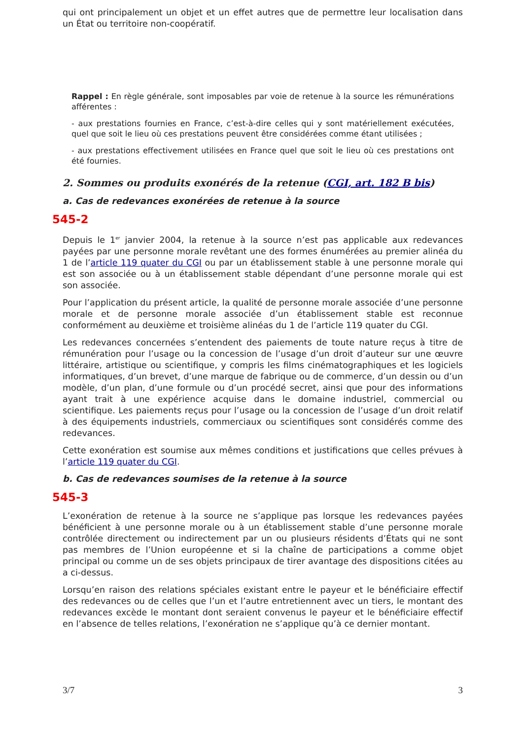qui ont principalement un objet et un effet autres que de permettre leur localisation dans un État ou territoire non-coopératif.
Rappel : En règle générale, sont imposables par voie de retenue à la source les rémunérations afférentes :
- aux prestations fournies en France, c’est-à-dire celles qui y sont matériellement exécutées, quel que soit le lieu où ces prestations peuvent être considérées comme étant utilisées ;
- aux prestations effectivement utilisées en France quel que soit le lieu où ces prestations ont été fournies.
2. Sommes ou produits exonérés de la retenue (CGI, art. 182 B bis)
a. Cas de redevances exonérées de retenue à la source
545-2
Depuis le 1<sup>er</sup> janvier 2004, la retenue à la source n’est pas applicable aux redevances payées par une personne morale revêtant une des formes énumérées au premier alinéa du 1 de l’article 119 quater du CGI ou par un établissement stable à une personne morale qui est son associée ou à un établissement stable dépendant d’une personne morale qui est son associée.
Pour l’application du présent article, la qualité de personne morale associée d’une personne morale et de personne morale associée d’un établissement stable est reconnue conformément au deuxième et troisième alinéas du 1 de l’article 119 quater du CGI.
Les redevances concernées s’entendent des paiements de toute nature reçus à titre de rémunération pour l’usage ou la concession de l’usage d’un droit d’auteur sur une œuvre littéraire, artistique ou scientifique, y compris les films cinématographiques et les logiciels informatiques, d’un brevet, d’une marque de fabrique ou de commerce, d’un dessin ou d’un modèle, d’un plan, d’une formule ou d’un procédé secret, ainsi que pour des informations ayant trait à une expérience acquise dans le domaine industriel, commercial ou scientifique. Les paiements reçus pour l’usage ou la concession de l’usage d’un droit relatif à des équipements industriels, commerciaux ou scientifiques sont considérés comme des redevances.
Cette exonération est soumise aux mêmes conditions et justifications que celles prévues à l’article 119 quater du CGI.
b. Cas de redevances soumises de la retenue à la source
545-3
L’exonération de retenue à la source ne s’applique pas lorsque les redevances payées bénéficient à une personne morale ou à un établissement stable d’une personne morale contrôlée directement ou indirectement par un ou plusieurs résidents d’États qui ne sont pas membres de l’Union européenne et si la chaîne de participations a comme objet principal ou comme un de ses objets principaux de tirer avantage des dispositions citées au a ci-dessus.
Lorsqu’en raison des relations spéciales existant entre le payeur et le bénéficiaire effectif des redevances ou de celles que l’un et l’autre entretiennent avec un tiers, le montant des redevances excède le montant dont seraient convenus le payeur et le bénéficiaire effectif en l’absence de telles relations, l’exonération ne s’applique qu’à ce dernier montant.
3/7 3